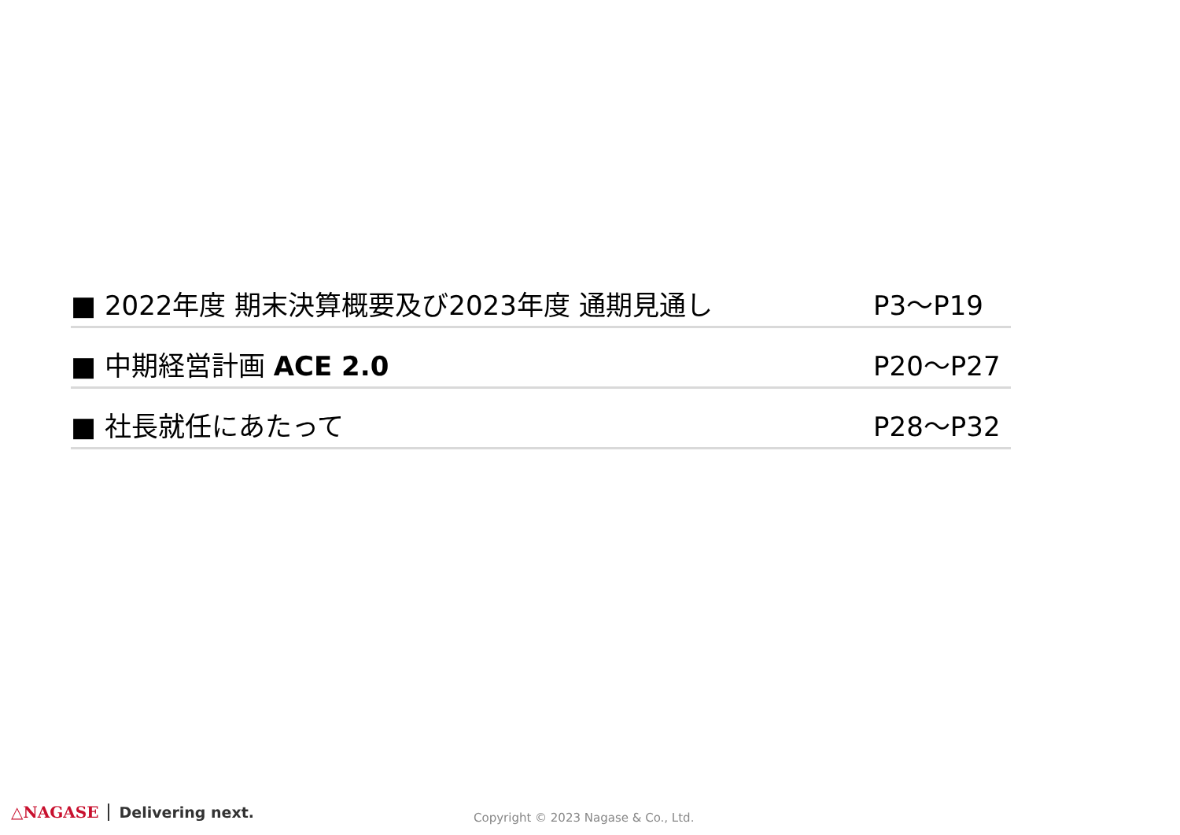■ 2022年度 期末決算概要及び2023年度 通期見通し P3～P19
■ 中期経営計画 ACE 2.0 P20～P27
■ 社長就任にあたって P28～P32
△NAGASE Delivering next.
Copyright © 2023 Nagase & Co., Ltd.